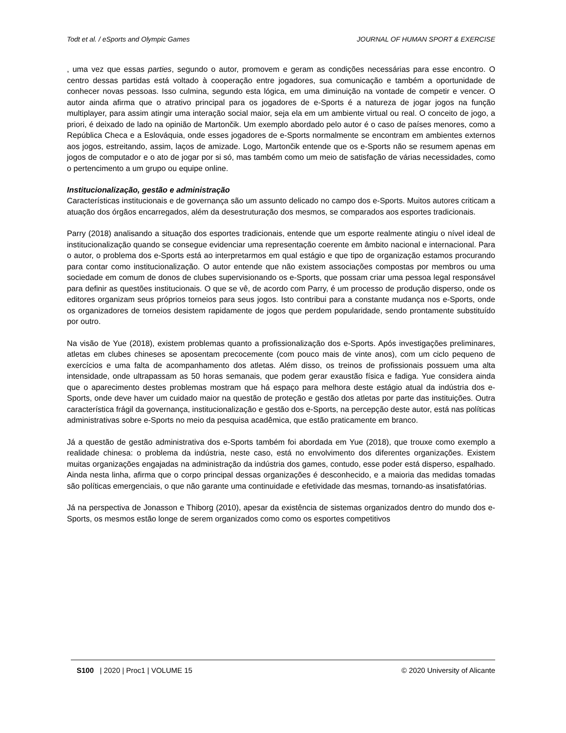Todt et al. / eSports and Olympic Games JOURNAL OF HUMAN SPORT & EXERCISE
, uma vez que essas parties, segundo o autor, promovem e geram as condições necessárias para esse encontro. O centro dessas partidas está voltado à cooperação entre jogadores, sua comunicação e também a oportunidade de conhecer novas pessoas. Isso culmina, segundo esta lógica, em uma diminuição na vontade de competir e vencer. O autor ainda afirma que o atrativo principal para os jogadores de e-Sports é a natureza de jogar jogos na função multiplayer, para assim atingir uma interação social maior, seja ela em um ambiente virtual ou real. O conceito de jogo, a priori, é deixado de lado na opinião de Martončik. Um exemplo abordado pelo autor é o caso de países menores, como a República Checa e a Eslováquia, onde esses jogadores de e-Sports normalmente se encontram em ambientes externos aos jogos, estreitando, assim, laços de amizade. Logo, Martončik entende que os e-Sports não se resumem apenas em jogos de computador e o ato de jogar por si só, mas também como um meio de satisfação de várias necessidades, como o pertencimento a um grupo ou equipe online.
Institucionalização, gestão e administração
Características institucionais e de governança são um assunto delicado no campo dos e-Sports. Muitos autores criticam a atuação dos órgãos encarregados, além da desestruturação dos mesmos, se comparados aos esportes tradicionais.
Parry (2018) analisando a situação dos esportes tradicionais, entende que um esporte realmente atingiu o nível ideal de institucionalização quando se consegue evidenciar uma representação coerente em âmbito nacional e internacional. Para o autor, o problema dos e-Sports está ao interpretarmos em qual estágio e que tipo de organização estamos procurando para contar como institucionalização. O autor entende que não existem associações compostas por membros ou uma sociedade em comum de donos de clubes supervisionando os e-Sports, que possam criar uma pessoa legal responsável para definir as questões institucionais. O que se vê, de acordo com Parry, é um processo de produção disperso, onde os editores organizam seus próprios torneios para seus jogos. Isto contribui para a constante mudança nos e-Sports, onde os organizadores de torneios desistem rapidamente de jogos que perdem popularidade, sendo prontamente substituído por outro.
Na visão de Yue (2018), existem problemas quanto a profissionalização dos e-Sports. Após investigações preliminares, atletas em clubes chineses se aposentam precocemente (com pouco mais de vinte anos), com um ciclo pequeno de exercícios e uma falta de acompanhamento dos atletas. Além disso, os treinos de profissionais possuem uma alta intensidade, onde ultrapassam as 50 horas semanais, que podem gerar exaustão física e fadiga. Yue considera ainda que o aparecimento destes problemas mostram que há espaço para melhora deste estágio atual da indústria dos e-Sports, onde deve haver um cuidado maior na questão de proteção e gestão dos atletas por parte das instituições. Outra característica frágil da governança, institucionalização e gestão dos e-Sports, na percepção deste autor, está nas políticas administrativas sobre e-Sports no meio da pesquisa acadêmica, que estão praticamente em branco.
Já a questão de gestão administrativa dos e-Sports também foi abordada em Yue (2018), que trouxe como exemplo a realidade chinesa: o problema da indústria, neste caso, está no envolvimento dos diferentes organizações. Existem muitas organizações engajadas na administração da indústria dos games, contudo, esse poder está disperso, espalhado. Ainda nesta linha, afirma que o corpo principal dessas organizações é desconhecido, e a maioria das medidas tomadas são políticas emergenciais, o que não garante uma continuidade e efetividade das mesmas, tornando-as insatisfatórias.
Já na perspectiva de Jonasson e Thiborg (2010), apesar da existência de sistemas organizados dentro do mundo dos e-Sports, os mesmos estão longe de serem organizados como como os esportes competitivos
S100 | 2020 | Proc1 | VOLUME 15 © 2020 University of Alicante